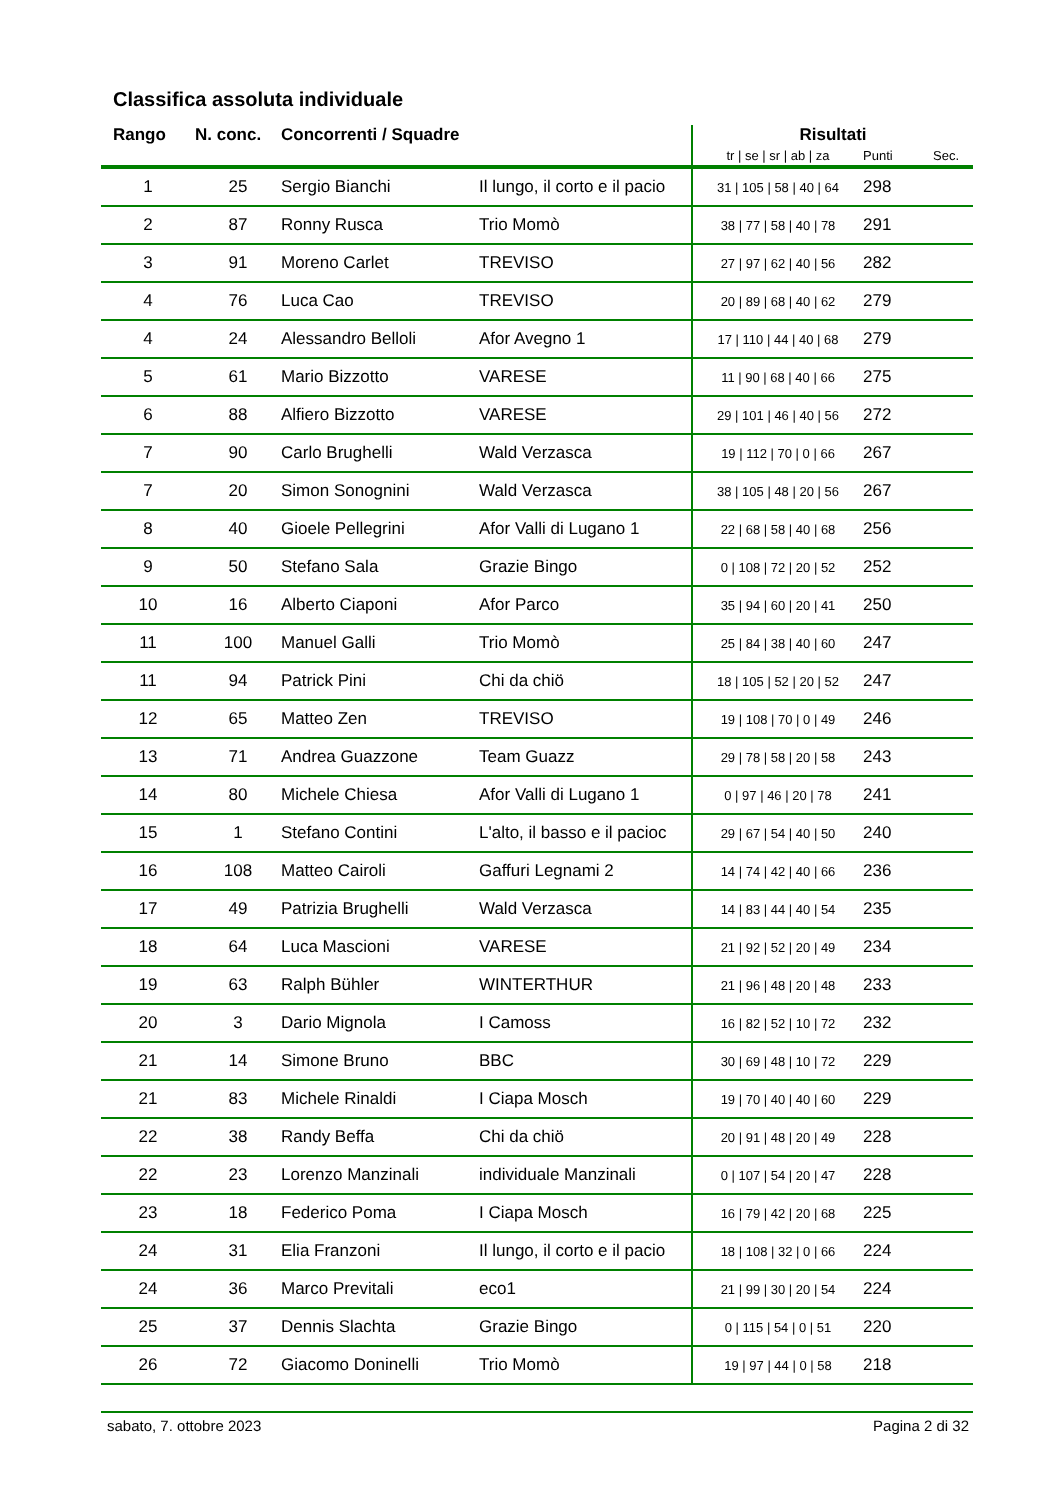Classifica assoluta individuale
| Rango | N. conc. | Concorrenti / Squadre | | Risultati | | |
| --- | --- | --- | --- | --- | --- | --- |
| | | | | tr / se / sr / ab / za | Punti | Sec. |
| 1 | 25 | Sergio Bianchi | Il lungo, il corto e il pacio | 31 / 105 / 58 / 40 / 64 | 298 | |
| 2 | 87 | Ronny Rusca | Trio Momò | 38 / 77 / 58 / 40 / 78 | 291 | |
| 3 | 91 | Moreno Carlet | TREVISO | 27 / 97 / 62 / 40 / 56 | 282 | |
| 4 | 76 | Luca Cao | TREVISO | 20 / 89 / 68 / 40 / 62 | 279 | |
| 4 | 24 | Alessandro Belloli | Afor Avegno 1 | 17 / 110 / 44 / 40 / 68 | 279 | |
| 5 | 61 | Mario Bizzotto | VARESE | 11 / 90 / 68 / 40 / 66 | 275 | |
| 6 | 88 | Alfiero Bizzotto | VARESE | 29 / 101 / 46 / 40 / 56 | 272 | |
| 7 | 90 | Carlo Brughelli | Wald Verzasca | 19 / 112 / 70 / 0 / 66 | 267 | |
| 7 | 20 | Simon Sonognini | Wald Verzasca | 38 / 105 / 48 / 20 / 56 | 267 | |
| 8 | 40 | Gioele Pellegrini | Afor Valli di Lugano 1 | 22 / 68 / 58 / 40 / 68 | 256 | |
| 9 | 50 | Stefano Sala | Grazie Bingo | 0 / 108 / 72 / 20 / 52 | 252 | |
| 10 | 16 | Alberto Ciaponi | Afor Parco | 35 / 94 / 60 / 20 / 41 | 250 | |
| 11 | 100 | Manuel Galli | Trio Momò | 25 / 84 / 38 / 40 / 60 | 247 | |
| 11 | 94 | Patrick Pini | Chi da chiö | 18 / 105 / 52 / 20 / 52 | 247 | |
| 12 | 65 | Matteo Zen | TREVISO | 19 / 108 / 70 / 0 / 49 | 246 | |
| 13 | 71 | Andrea Guazzone | Team Guazz | 29 / 78 / 58 / 20 / 58 | 243 | |
| 14 | 80 | Michele Chiesa | Afor Valli di Lugano 1 | 0 / 97 / 46 / 20 / 78 | 241 | |
| 15 | 1 | Stefano Contini | L'alto, il basso e il pacioc | 29 / 67 / 54 / 40 / 50 | 240 | |
| 16 | 108 | Matteo Cairoli | Gaffuri Legnami 2 | 14 / 74 / 42 / 40 / 66 | 236 | |
| 17 | 49 | Patrizia Brughelli | Wald Verzasca | 14 / 83 / 44 / 40 / 54 | 235 | |
| 18 | 64 | Luca Mascioni | VARESE | 21 / 92 / 52 / 20 / 49 | 234 | |
| 19 | 63 | Ralph Bühler | WINTERTHUR | 21 / 96 / 48 / 20 / 48 | 233 | |
| 20 | 3 | Dario Mignola | I Camoss | 16 / 82 / 52 / 10 / 72 | 232 | |
| 21 | 14 | Simone Bruno | BBC | 30 / 69 / 48 / 10 / 72 | 229 | |
| 21 | 83 | Michele Rinaldi | I Ciapa Mosch | 19 / 70 / 40 / 40 / 60 | 229 | |
| 22 | 38 | Randy Beffa | Chi da chiö | 20 / 91 / 48 / 20 / 49 | 228 | |
| 22 | 23 | Lorenzo Manzinali | individuale Manzinali | 0 / 107 / 54 / 20 / 47 | 228 | |
| 23 | 18 | Federico Poma | I Ciapa Mosch | 16 / 79 / 42 / 20 / 68 | 225 | |
| 24 | 31 | Elia Franzoni | Il lungo, il corto e il pacio | 18 / 108 / 32 / 0 / 66 | 224 | |
| 24 | 36 | Marco Previtali | eco1 | 21 / 99 / 30 / 20 / 54 | 224 | |
| 25 | 37 | Dennis Slachta | Grazie Bingo | 0 / 115 / 54 / 0 / 51 | 220 | |
| 26 | 72 | Giacomo Doninelli | Trio Momò | 19 / 97 / 44 / 0 / 58 | 218 | |
sabato, 7. ottobre 2023 Pagina 2 di 32